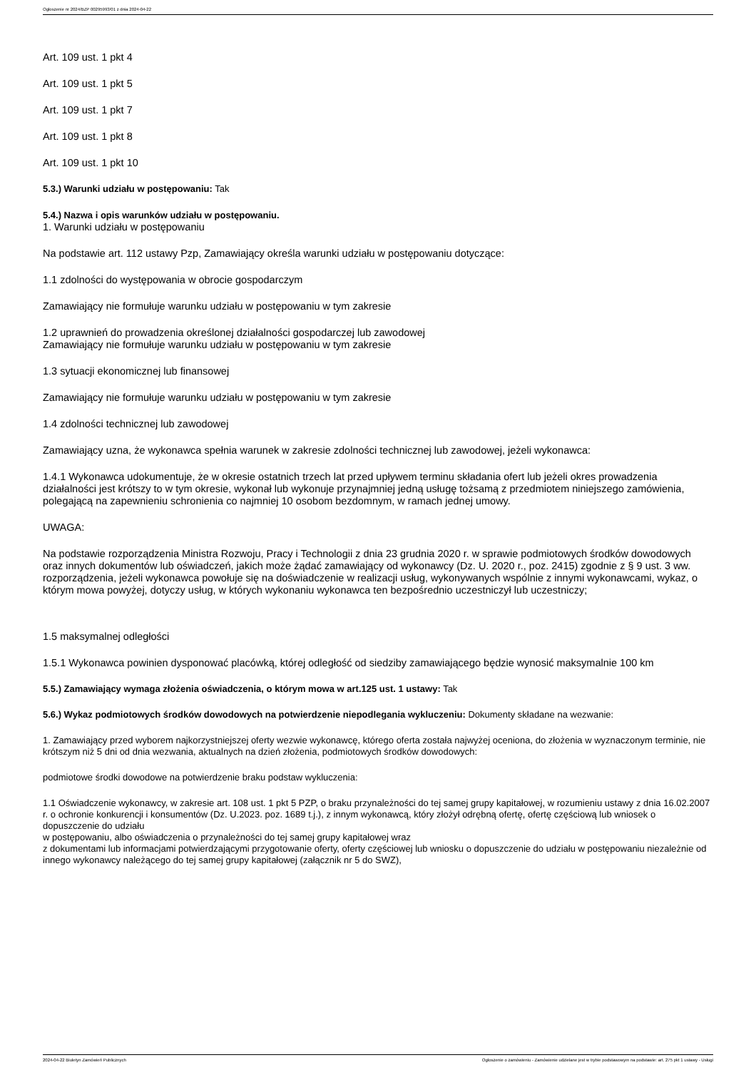Ogłoszenie nr 2024/BZP 00295993/01 z dnia 2024-04-22
Art. 109 ust. 1 pkt 4
Art. 109 ust. 1 pkt 5
Art. 109 ust. 1 pkt 7
Art. 109 ust. 1 pkt 8
Art. 109 ust. 1 pkt 10
5.3.) Warunki udziału w postępowaniu: Tak
5.4.) Nazwa i opis warunków udziału w postępowaniu.
1. Warunki udziału w postępowaniu
Na podstawie art. 112 ustawy Pzp, Zamawiający określa warunki udziału w postępowaniu dotyczące:
1.1 zdolności do występowania w obrocie gospodarczym
Zamawiający nie formułuje warunku udziału w postępowaniu w tym zakresie
1.2 uprawnień do prowadzenia określonej działalności gospodarczej lub zawodowej
Zamawiający nie formułuje warunku udziału w postępowaniu w tym zakresie
1.3 sytuacji ekonomicznej lub finansowej
Zamawiający nie formułuje warunku udziału w postępowaniu w tym zakresie
1.4 zdolności technicznej lub zawodowej
Zamawiający uzna, że wykonawca spełnia warunek w zakresie zdolności technicznej lub zawodowej, jeżeli wykonawca:
1.4.1 Wykonawca udokumentuje, że w okresie ostatnich trzech lat przed upływem terminu składania ofert lub jeżeli okres prowadzenia działalności jest krótszy to w tym okresie, wykonał lub wykonuje przynajmniej jedną usługę tożsamą z przedmiotem niniejszego zamówienia, polegającą na zapewnieniu schronienia co najmniej 10 osobom bezdomnym, w ramach jednej umowy.
UWAGA:
Na podstawie rozporządzenia Ministra Rozwoju, Pracy i Technologii z dnia 23 grudnia 2020 r. w sprawie podmiotowych środków dowodowych oraz innych dokumentów lub oświadczeń, jakich może żądać zamawiający od wykonawcy (Dz. U. 2020 r., poz. 2415) zgodnie z § 9 ust. 3 ww. rozporządzenia, jeżeli wykonawca powołuje się na doświadczenie w realizacji usług, wykonywanych wspólnie z innymi wykonawcami, wykaz, o którym mowa powyżej, dotyczy usług, w których wykonaniu wykonawca ten bezpośrednio uczestniczył lub uczestniczy;
1.5 maksymalnej odległości
1.5.1 Wykonawca powinien dysponować placówką, której odległość od siedziby zamawiającego będzie wynosić maksymalnie 100 km
5.5.) Zamawiający wymaga złożenia oświadczenia, o którym mowa w art.125 ust. 1 ustawy: Tak
5.6.) Wykaz podmiotowych środków dowodowych na potwierdzenie niepodlegania wykluczeniu: Dokumenty składane na wezwanie:
1. Zamawiający przed wyborem najkorzystniejszej oferty wezwie wykonawcę, którego oferta została najwyżej oceniona, do złożenia w wyznaczonym terminie, nie krótszym niż 5 dni od dnia wezwania, aktualnych na dzień złożenia, podmiotowych środków dowodowych:
podmiotowe środki dowodowe na potwierdzenie braku podstaw wykluczenia:
1.1 Oświadczenie wykonawcy, w zakresie art. 108 ust. 1 pkt 5 PZP, o braku przynależności do tej samej grupy kapitałowej, w rozumieniu ustawy z dnia 16.02.2007 r. o ochronie konkurencji i konsumentów (Dz. U.2023. poz. 1689 t.j.), z innym wykonawcą, który złożył odrębną ofertę, ofertę częściową lub wniosek o dopuszczenie do udziału
w postępowaniu, albo oświadczenia o przynależności do tej samej grupy kapitałowej wraz
z dokumentami lub informacjami potwierdzającymi przygotowanie oferty, oferty częściowej lub wniosku o dopuszczenie do udziału w postępowaniu niezależnie od innego wykonawcy należącego do tej samej grupy kapitałowej (załącznik nr 5 do SWZ),
2024-04-22 Biuletyn Zamówień Publicznych Ogłoszenie o zamówieniu - Zamówienie udzielane jest w trybie podstawowym na podstawie: art. 275 pkt 1 ustawy - Usługi